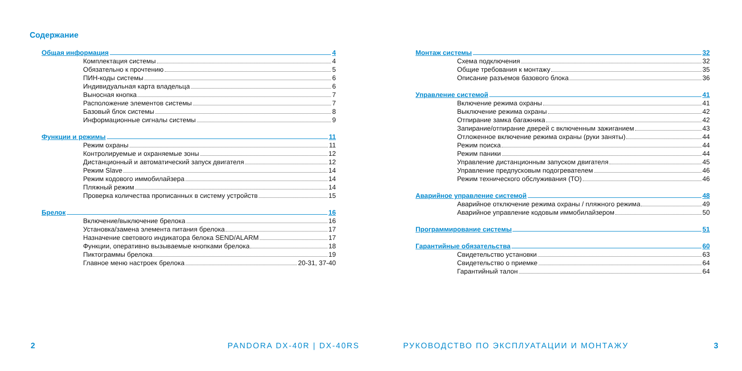Содержание
Общая информация 4
Комплектация системы 4
Обязательно к прочтению 5
ПИН-коды системы 6
Индивидуальная карта владельца 6
Выносная кнопка 7
Расположение элементов системы 7
Базовый блок системы 8
Информационные сигналы системы 9
Функции и режимы 11
Режим охраны 11
Контролируемые и охраняемые зоны 12
Дистанционный и автоматический запуск двигателя 12
Режим Slave 14
Режим кодового иммобилайзера 14
Пляжный режим 14
Проверка количества прописанных в систему устройств 15
Брелок 16
Включение/выключение брелока 16
Установка/замена элемента питания брелока 17
Назначение светового индикатора белока SEND/ALARM 17
Функции, оперативно вызываемые кнопками брелока 18
Пиктограммы брелока 19
Главное меню настроек брелока 20-31, 37-40
2 PANDORA DX-40R | DX-40RS
Монтаж системы 32
Схема подключения 32
Общие требования к монтажу 35
Описание разъемов базового блока 36
Управление системой 41
Включение режима охраны 41
Выключение режима охраны 42
Отпирание замка багажника 42
Запирание/отпирание дверей с включенным зажиганием 43
Отложенное включение режима охраны (руки заняты) 44
Режим поиска 44
Режим паники 44
Управление дистанционным запуском двигателя 45
Управление предпусковым подогревателем 46
Режим технического обслуживания (ТО) 46
Аварийное управление системой 48
Аварийное отключение режима охраны / пляжного режима 49
Аварийное управление кодовым иммобилайзером 50
Программирование системы 51
Гарантийные обязательства 60
Свидетельство установки 63
Свидетельство о приемке 64
Гарантийный талон 64
РУКОВОДСТВО ПО ЭКСПЛУАТАЦИИ И МОНТАЖУ
3